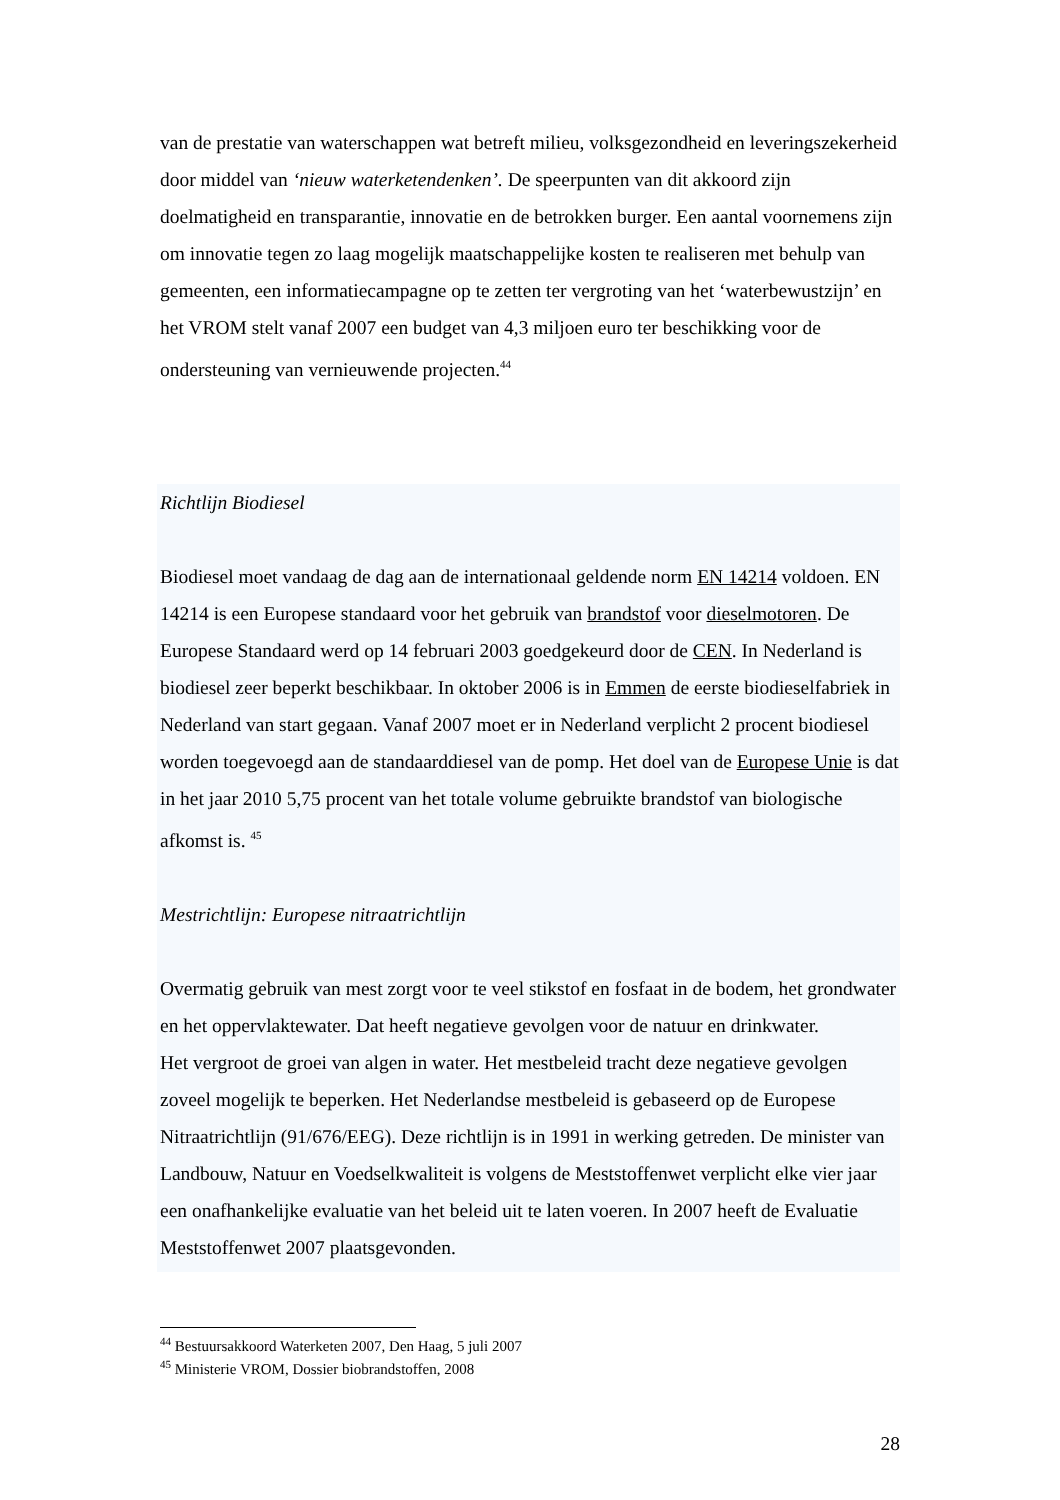van de prestatie van waterschappen wat betreft milieu, volksgezondheid en leveringszekerheid door middel van ‘nieuw waterketendenken’. De speerpunten van dit akkoord zijn doelmatigheid en transparantie, innovatie en de betrokken burger. Een aantal voornemens zijn om innovatie tegen zo laag mogelijk maatschappelijke kosten te realiseren met behulp van gemeenten, een informatiecampagne op te zetten ter vergroting van het ‘waterbewustzijn’ en het VROM stelt vanaf 2007 een budget van 4,3 miljoen euro ter beschikking voor de ondersteuning van vernieuwende projecten.<sup>44</sup>
Richtlijn Biodiesel
Biodiesel moet vandaag de dag aan de internationaal geldende norm EN 14214 voldoen. EN 14214 is een Europese standaard voor het gebruik van brandstof voor dieselmotoren. De Europese Standaard werd op 14 februari 2003 goedgekeurd door de CEN. In Nederland is biodiesel zeer beperkt beschikbaar. In oktober 2006 is in Emmen de eerste biodieselfabriek in Nederland van start gegaan. Vanaf 2007 moet er in Nederland verplicht 2 procent biodiesel worden toegevoegd aan de standaarddiesel van de pomp. Het doel van de Europese Unie is dat in het jaar 2010 5,75 procent van het totale volume gebruikte brandstof van biologische afkomst is. <sup>45</sup>
Mestrichtlijn: Europese nitraatrichtlijn
Overmatig gebruik van mest zorgt voor te veel stikstof en fosfaat in de bodem, het grondwater en het oppervlaktewater. Dat heeft negatieve gevolgen voor de natuur en drinkwater.
Het vergroot de groei van algen in water. Het mestbeleid tracht deze negatieve gevolgen zoveel mogelijk te beperken. Het Nederlandse mestbeleid is gebaseerd op de Europese Nitraatrichtlijn (91/676/EEG). Deze richtlijn is in 1991 in werking getreden. De minister van Landbouw, Natuur en Voedselkwaliteit is volgens de Meststoffenwet verplicht elke vier jaar een onafhankelijke evaluatie van het beleid uit te laten voeren. In 2007 heeft de Evaluatie Meststoffenwet 2007 plaatsgevonden.
<sup>44</sup> Bestuursakkoord Waterketen 2007, Den Haag, 5 juli 2007
<sup>45</sup> Ministerie VROM, Dossier biobrandstoffen, 2008
28